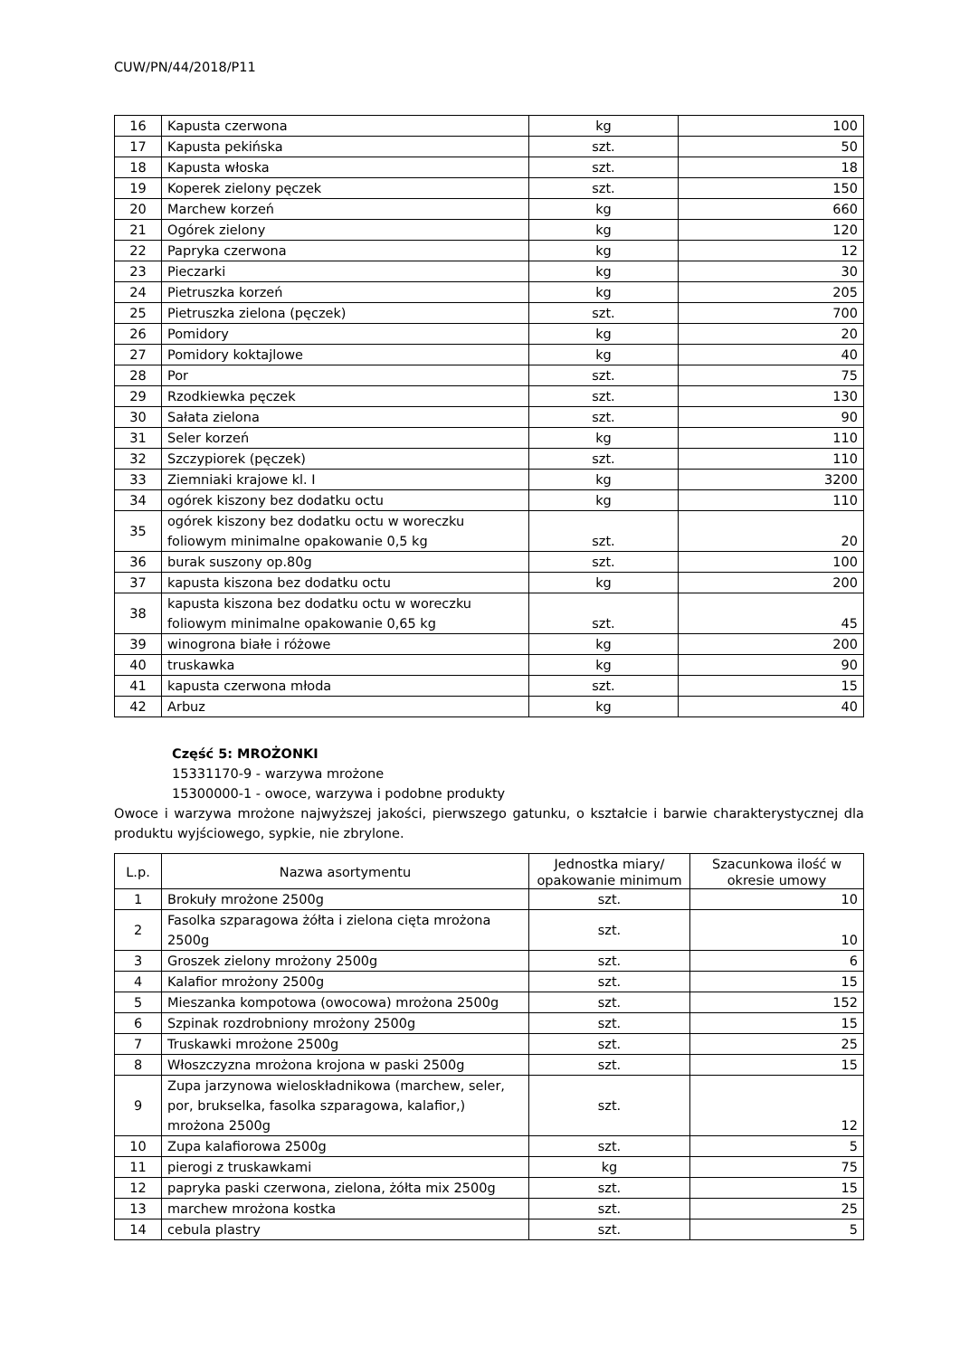CUW/PN/44/2018/P11
| 16 | Kapusta czerwona | kg | 100 |
| 17 | Kapusta pekińska | szt. | 50 |
| 18 | Kapusta włoska | szt. | 18 |
| 19 | Koperek zielony pęczek | szt. | 150 |
| 20 | Marchew korzeń | kg | 660 |
| 21 | Ogórek zielony | kg | 120 |
| 22 | Papryka czerwona | kg | 12 |
| 23 | Pieczarki | kg | 30 |
| 24 | Pietruszka korzeń | kg | 205 |
| 25 | Pietruszka zielona (pęczek) | szt. | 700 |
| 26 | Pomidory | kg | 20 |
| 27 | Pomidory koktajlowe | kg | 40 |
| 28 | Por | szt. | 75 |
| 29 | Rzodkiewka pęczek | szt. | 130 |
| 30 | Sałata zielona | szt. | 90 |
| 31 | Seler korzeń | kg | 110 |
| 32 | Szczypiorek (pęczek) | szt. | 110 |
| 33 | Ziemniaki krajowe kl. I | kg | 3200 |
| 34 | ogórek kiszony bez dodatku octu | kg | 110 |
| 35 | ogórek kiszony bez dodatku octu w woreczku foliowym minimalne opakowanie 0,5 kg | szt. | 20 |
| 36 | burak suszony op.80g | szt. | 100 |
| 37 | kapusta kiszona bez dodatku octu | kg | 200 |
| 38 | kapusta kiszona bez dodatku octu w woreczku foliowym minimalne opakowanie 0,65 kg | szt. | 45 |
| 39 | winogrona białe i różowe | kg | 200 |
| 40 | truskawka | kg | 90 |
| 41 | kapusta czerwona młoda | szt. | 15 |
| 42 | Arbuz | kg | 40 |
Część 5: MROŻONKI
15331170-9 - warzywa mrożone
15300000-1 - owoce, warzywa i podobne produkty
Owoce i warzywa mrożone najwyższej jakości, pierwszego gatunku, o kształcie i barwie charakterystycznej dla produktu wyjściowego, sypkie, nie zbrylone.
| L.p. | Nazwa asortymentu | Jednostka miary/ opakowanie minimum | Szacunkowa ilość w okresie umowy |
| --- | --- | --- | --- |
| 1 | Brokuły mrożone 2500g | szt. | 10 |
| 2 | Fasolka szparagowa żółta i zielona cięta mrożona 2500g | szt. | 10 |
| 3 | Groszek zielony mrożony 2500g | szt. | 6 |
| 4 | Kalafior mrożony 2500g | szt. | 15 |
| 5 | Mieszanka kompotowa (owocowa) mrożona 2500g | szt. | 152 |
| 6 | Szpinak rozdrobniony mrożony 2500g | szt. | 15 |
| 7 | Truskawki mrożone 2500g | szt. | 25 |
| 8 | Włoszczyzna mrożona krojona w paski 2500g | szt. | 15 |
| 9 | Zupa jarzynowa wieloskładnikowa (marchew, seler, por, brukselka, fasolka szparagowa, kalafior,) mrożona 2500g | szt. | 12 |
| 10 | Zupa kalafiorowa 2500g | szt. | 5 |
| 11 | pierogi z truskawkami | kg | 75 |
| 12 | papryka paski czerwona, zielona, żółta mix 2500g | szt. | 15 |
| 13 | marchew mrożona kostka | szt. | 25 |
| 14 | cebula plastry | szt. | 5 |